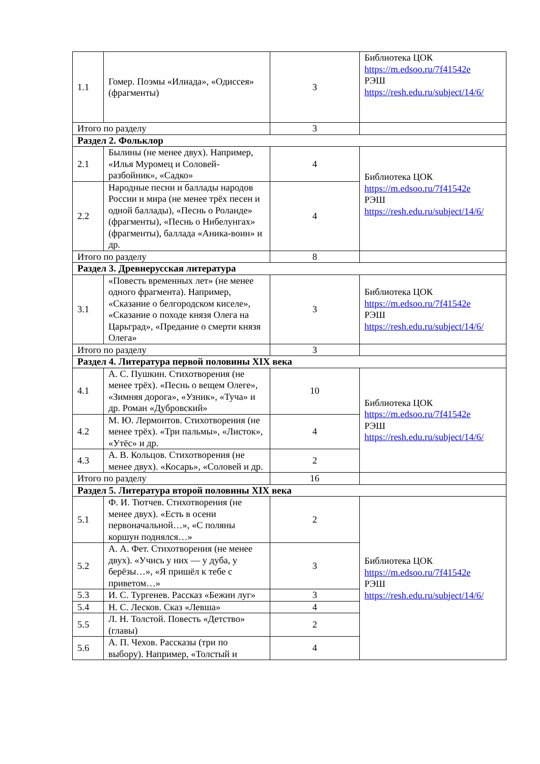| 1.1 | Гомер. Поэмы «Илиада», «Одиссея» (фрагменты) | 3 | Библиотека ЦОК https://m.edsoo.ru/7f41542e РЭШ https://resh.edu.ru/subject/14/6/ |
| Итого по разделу | | 3 | |
| Раздел 2. Фольклор | | | |
| 2.1 | Былины (не менее двух). Например, «Илья Муромец и Соловей-разбойник», «Садко» | 4 | Библиотека ЦОК https://m.edsoo.ru/7f41542e РЭШ https://resh.edu.ru/subject/14/6/ |
| 2.2 | Народные песни и баллады народов России и мира (не менее трёх песен и одной баллады), «Песнь о Роланде» (фрагменты), «Песнь о Нибелунгах» (фрагменты), баллада «Аника-воин» и др. | 4 | |
| Итого по разделу | | 8 | |
| Раздел 3. Древнерусская литература | | | |
| 3.1 | «Повесть временных лет» (не менее одного фрагмента). Например, «Сказание о белгородском киселе», «Сказание о походе князя Олега на Царьград», «Предание о смерти князя Олега» | 3 | Библиотека ЦОК https://m.edsoo.ru/7f41542e РЭШ https://resh.edu.ru/subject/14/6/ |
| Итого по разделу | | 3 | |
| Раздел 4. Литература первой половины XIX века | | | |
| 4.1 | А. С. Пушкин. Стихотворения (не менее трёх). «Песнь о вещем Олеге», «Зимняя дорога», «Узник», «Туча» и др. Роман «Дубровский» | 10 | Библиотека ЦОК https://m.edsoo.ru/7f41542e РЭШ https://resh.edu.ru/subject/14/6/ |
| 4.2 | М. Ю. Лермонтов. Стихотворения (не менее трёх). «Три пальмы», «Листок», «Утёс» и др. | 4 | |
| 4.3 | А. В. Кольцов. Стихотворения (не менее двух). «Косарь», «Соловей и др. | 2 | |
| Итого по разделу | | 16 | |
| Раздел 5. Литература второй половины XIX века | | | |
| 5.1 | Ф. И. Тютчев. Стихотворения (не менее двух). «Есть в осени первоначальной…», «С поляны коршун поднялся…» | 2 | Библиотека ЦОК https://m.edsoo.ru/7f41542e РЭШ https://resh.edu.ru/subject/14/6/ |
| 5.2 | А. А. Фет. Стихотворения (не менее двух). «Учись у них — у дуба, у берёзы…», «Я пришёл к тебе с приветом…» | 3 | |
| 5.3 | И. С. Тургенев. Рассказ «Бежин луг» | 3 | |
| 5.4 | Н. С. Лесков. Сказ «Левша» | 4 | |
| 5.5 | Л. Н. Толстой. Повесть «Детство» (главы) | 2 | |
| 5.6 | А. П. Чехов. Рассказы (три по выбору). Например, «Толстый и | 4 | |